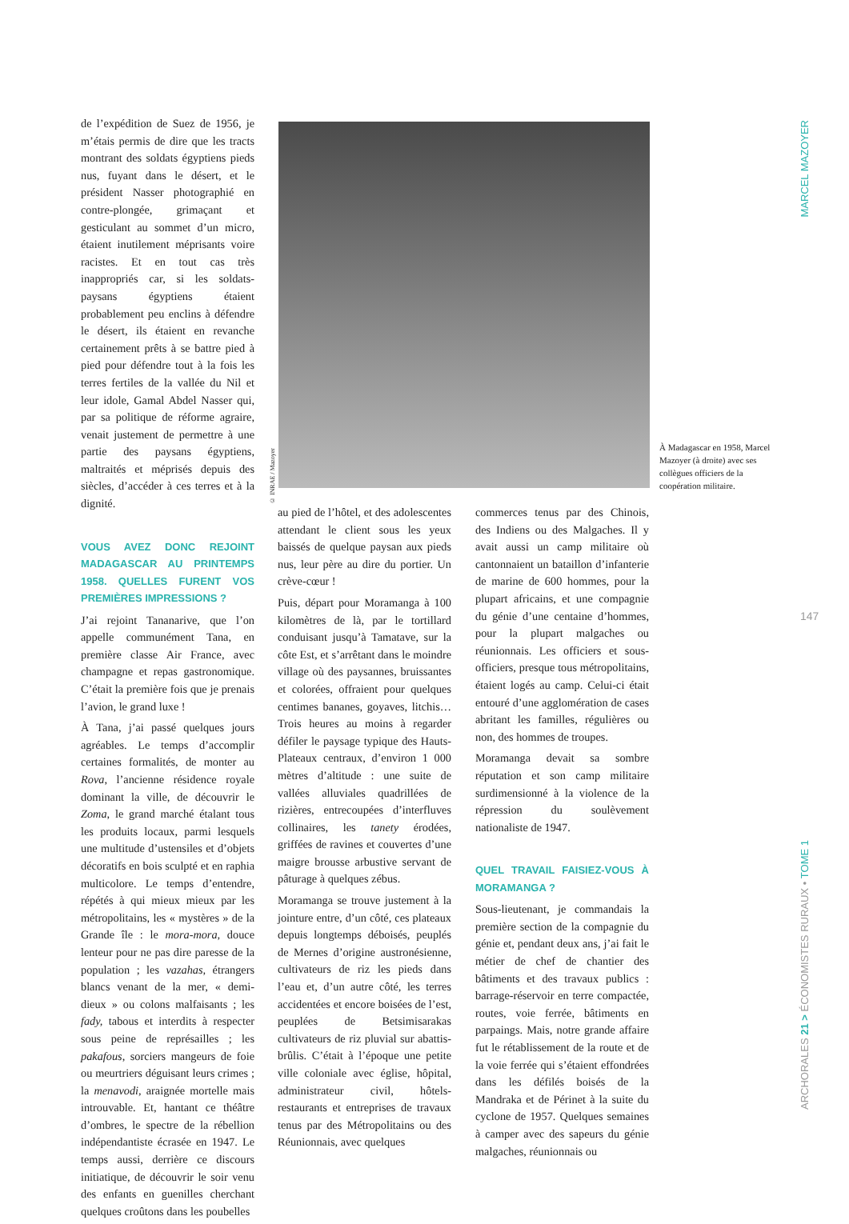de l’expédition de Suez de 1956, je m’étais permis de dire que les tracts montrant des soldats égyptiens pieds nus, fuyant dans le désert, et le président Nasser photographié en contre-plongée, grimaçant et gesticulant au sommet d’un micro, étaient inutilement méprisants voire racistes. Et en tout cas très inappropriés car, si les soldats-paysans égyptiens étaient probablement peu enclins à défendre le désert, ils étaient en revanche certainement prêts à se battre pied à pied pour défendre tout à la fois les terres fertiles de la vallée du Nil et leur idole, Gamal Abdel Nasser qui, par sa politique de réforme agraire, venait justement de permettre à une partie des paysans égyptiens, maltraités et méprisés depuis des siècles, d’accéder à ces terres et à la dignité.
VOUS AVEZ DONC REJOINT MADAGASCAR AU PRINTEMPS 1958. QUELLES FURENT VOS PREMIÈRES IMPRESSIONS ?
J’ai rejoint Tananarive, que l’on appelle communément Tana, en première classe Air France, avec champagne et repas gastronomique. C’était la première fois que je prenais l’avion, le grand luxe !
À Tana, j’ai passé quelques jours agréables. Le temps d’accomplir certaines formalités, de monter au Rova, l’ancienne résidence royale dominant la ville, de découvrir le Zoma, le grand marché étalant tous les produits locaux, parmi lesquels une multitude d’ustensiles et d’objets décoratifs en bois sculpté et en raphia multicolore. Le temps d’entendre, répétés à qui mieux mieux par les métropolitains, les « mystères » de la Grande île : le mora-mora, douce lenteur pour ne pas dire paresse de la population ; les vazahas, étrangers blancs venant de la mer, « demi-dieux » ou colons malfaisants ; les fady, tabous et interdits à respecter sous peine de représailles ; les pakafous, sorciers mangeurs de foie ou meurtriers déguisant leurs crimes ; la menavodi, araignée mortelle mais introuvable. Et, hantant ce théâtre d’ombres, le spectre de la rébellion indépendantiste écrasée en 1947. Le temps aussi, derrière ce discours initiatique, de découvrir le soir venu des enfants en guenilles cherchant quelques croûtons dans les poubelles
© INRAE / Mazoyer
À Madagascar en 1958, Marcel Mazoyer (à droite) avec ses collègues officiers de la coopération militaire.
au pied de l’hôtel, et des adolescentes attendant le client sous les yeux baissés de quelque paysan aux pieds nus, leur père au dire du portier. Un crève-cœur !
Puis, départ pour Moramanga à 100 kilomètres de là, par le tortillard conduisant jusqu’à Tamatave, sur la côte Est, et s’arrêtant dans le moindre village où des paysannes, bruissantes et colorées, offraient pour quelques centimes bananes, goyaves, litchis… Trois heures au moins à regarder défiler le paysage typique des Hauts-Plateaux centraux, d’environ 1 000 mètres d’altitude : une suite de vallées alluviales quadrillées de rizières, entrecoupées d’interfluves collinaires, les tanety érodées, griffées de ravines et couvertes d’une maigre brousse arbustive servant de pâturage à quelques zébus.
Moramanga se trouve justement à la jointure entre, d’un côté, ces plateaux depuis longtemps déboisés, peuplés de Mernes d’origine austronésienne, cultivateurs de riz les pieds dans l’eau et, d’un autre côté, les terres accidentées et encore boisées de l’est, peuplées de Betsimisarakas cultivateurs de riz pluvial sur abattis-brûlis. C’était à l’époque une petite ville coloniale avec église, hôpital, administrateur civil, hôtels-restaurants et entreprises de travaux tenus par des Métropolitains ou des Réunionnais, avec quelques
commerces tenus par des Chinois, des Indiens ou des Malgaches. Il y avait aussi un camp militaire où cantonnaient un bataillon d’infanterie de marine de 600 hommes, pour la plupart africains, et une compagnie du génie d’une centaine d’hommes, pour la plupart malgaches ou réunionnais. Les officiers et sous-officiers, presque tous métropolitains, étaient logés au camp. Celui-ci était entouré d’une agglomération de cases abritant les familles, régulières ou non, des hommes de troupes.
Moramanga devait sa sombre réputation et son camp militaire surdimensionné à la violence de la répression du soulèvement nationaliste de 1947.
QUEL TRAVAIL FAISIEZ-VOUS À MORAMANGA ?
Sous-lieutenant, je commandais la première section de la compagnie du génie et, pendant deux ans, j’ai fait le métier de chef de chantier des bâtiments et des travaux publics : barrage-réservoir en terre compactée, routes, voie ferrée, bâtiments en parpaings. Mais, notre grande affaire fut le rétablissement de la route et de la voie ferrée qui s’étaient effondrées dans les défilés boisés de la Mandraka et de Périnet à la suite du cyclone de 1957. Quelques semaines à camper avec des sapeurs du génie malgaches, réunionnais ou
MARCEL MAZOYER
147
ARCHORALES 21 > ÉCONOMISTES RURAUX • TOME 1